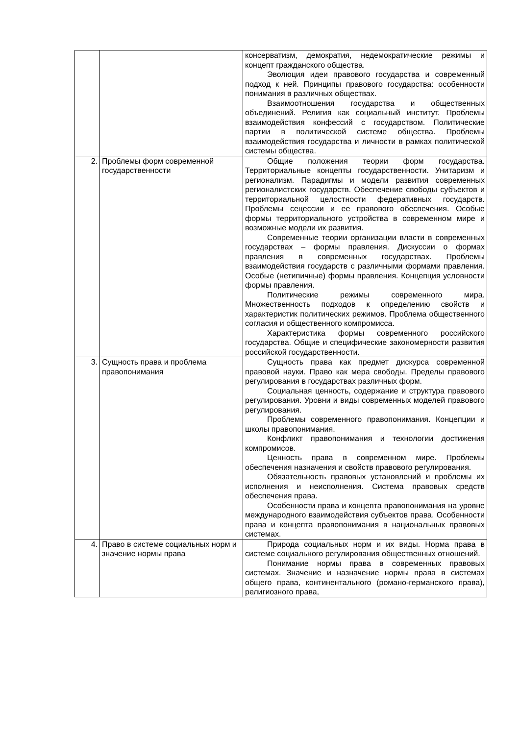| | | консерватизм, демократия, недемократические режимы и концепт гражданского общества. Эволюция идеи правового государства и современный подход к ней. Принципы правового государства: особенности понимания в различных обществах. Взаимоотношения государства и общественных объединений. Религия как социальный институт. Проблемы взаимодействия конфессий с государством. Политические партии в политической системе общества. Проблемы взаимодействия государства и личности в рамках политической системы общества. |
| 2. | Проблемы форм современной государственности | Общие положения теории форм государства. Территориальные концепты государственности. Унитаризм и регионализм. Парадигмы и модели развития современных регионалистских государств. Обеспечение свободы субъектов и территориальной целостности федеративных государств. Проблемы сецессии и ее правового обеспечения. Особые формы территориального устройства в современном мире и возможные модели их развития. Современные теории организации власти в современных государствах – формы правления. Дискуссии о формах правления в современных государствах. Проблемы взаимодействия государств с различными формами правления. Особые (нетипичные) формы правления. Концепция условности формы правления. Политические режимы современного мира. Множественность подходов к определению свойств и характеристик политических режимов. Проблема общественного согласия и общественного компромисса. Характеристика формы современного российского государства. Общие и специфические закономерности развития российской государственности. |
| 3. | Сущность права и проблема правопонимания | Сущность права как предмет дискурса современной правовой науки. Право как мера свободы. Пределы правового регулирования в государствах различных форм. Социальная ценность, содержание и структура правового регулирования. Уровни и виды современных моделей правового регулирования. Проблемы современного правопонимания. Концепции и школы правопонимания. Конфликт правопонимания и технологии достижения компромисов. Ценность права в современном мире. Проблемы обеспечения назначения и свойств правового регулирования. Обязательность правовых установлений и проблемы их исполнения и неисполнения. Система правовых средств обеспечения права. Особенности права и концепта правопонимания на уровне международного взаимодействия субъектов права. Особенности права и концепта правопонимания в национальных правовых системах. |
| 4. | Право в системе социальных норм и значение нормы права | Природа социальных норм и их виды. Норма права в системе социального регулирования общественных отношений. Понимание нормы права в современных правовых системах. Значение и назначение нормы права в системах общего права, континентального (романо-германского права), религиозного права, |